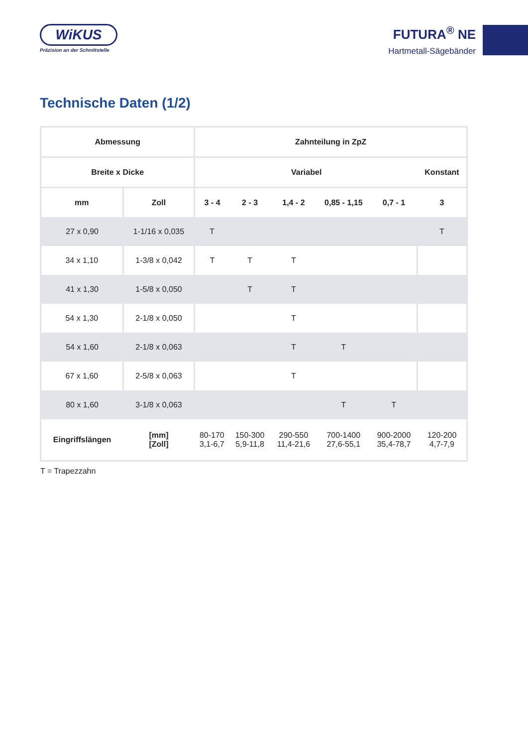WiKUS
Präzision an der Schnittstelle
FUTURA<sup>®</sup> NE
Hartmetall-Sägebänder
Technische Daten (1/2)
| Abmessung | | Zahnteilung in ZpZ | | | | | |
| --- | --- | --- | --- | --- | --- | --- | --- |
| Breite x Dicke | | Variabel | | | | | Konstant |
| mm | Zoll | 3 - 4 | 2 - 3 | 1,4 - 2 | 0,85 - 1,15 | 0,7 - 1 | 3 |
| 27 x 0,90 | 1-1/16 x 0,035 | T | | | | | T |
| 34 x 1,10 | 1-3/8 x 0,042 | T | T | T | | | |
| 41 x 1,30 | 1-5/8 x 0,050 | | T | T | | | |
| 54 x 1,30 | 2-1/8 x 0,050 | | | T | | | |
| 54 x 1,60 | 2-1/8 x 0,063 | | | T | T | | |
| 67 x 1,60 | 2-5/8 x 0,063 | | | T | | | |
| 80 x 1,60 | 3-1/8 x 0,063 | | | | T | T | |
| Eingriffslängen | [mm] [Zoll] | 80-170 3,1-6,7 | 150-300 5,9-11,8 | 290-550 11,4-21,6 | 700-1400 27,6-55,1 | 900-2000 35,4-78,7 | 120-200 4,7-7,9 |
T = Trapezzahn